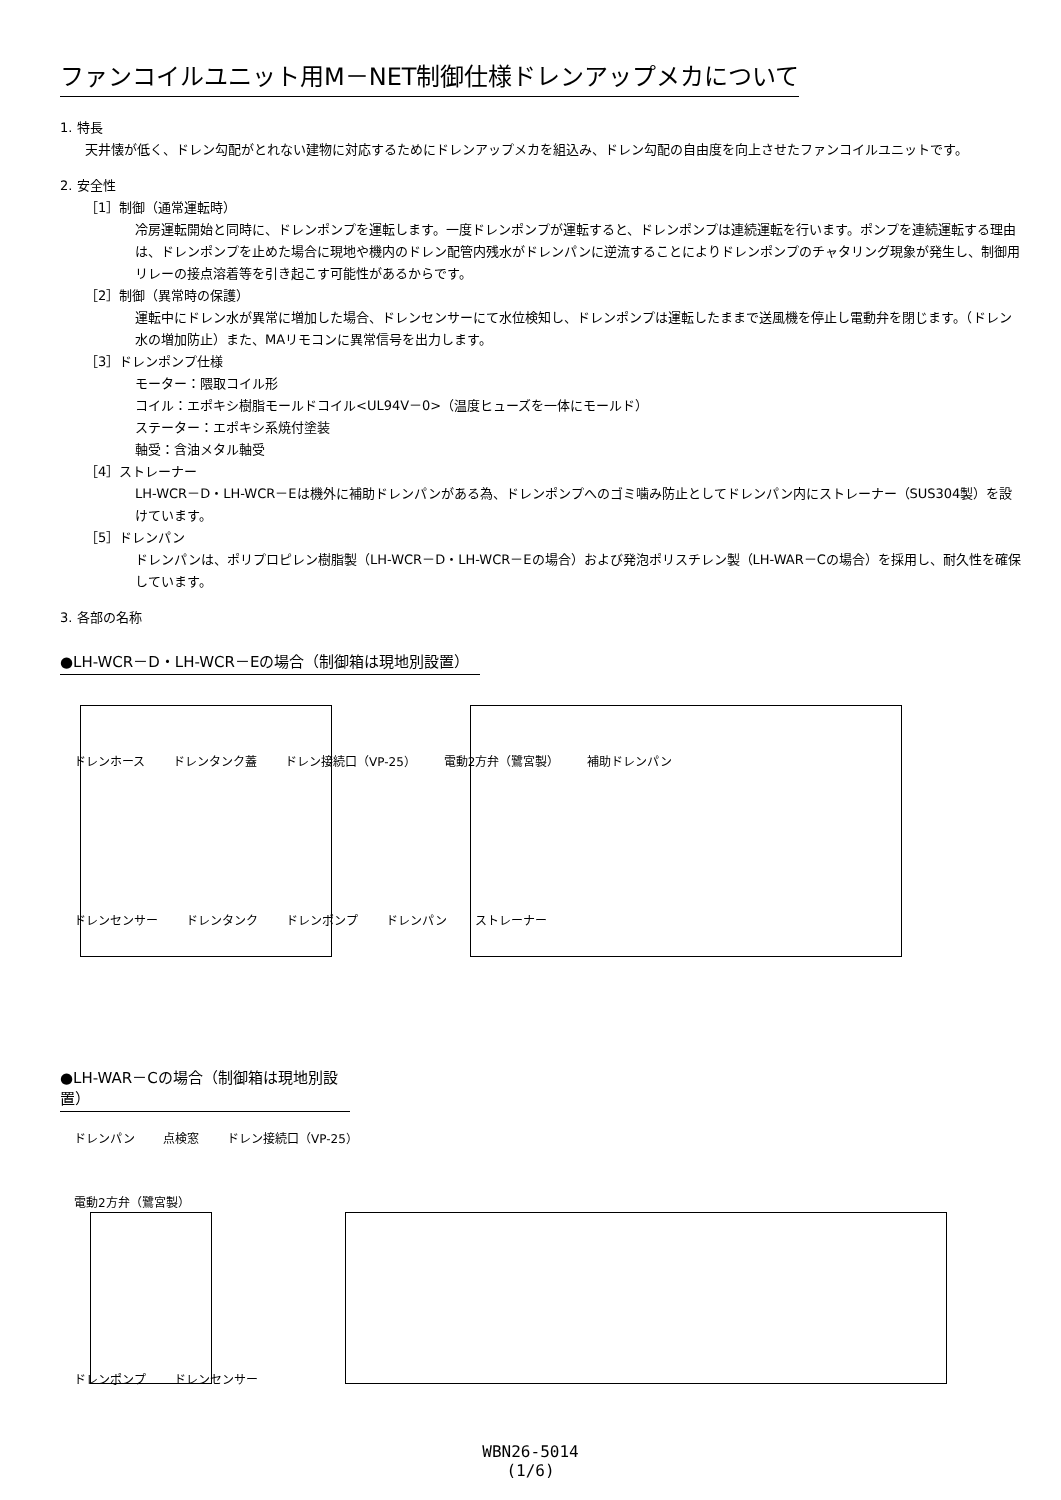ファンコイルユニット用M－NET制御仕様ドレンアップメカについて
1. 特長
天井懐が低く、ドレン勾配がとれない建物に対応するためにドレンアップメカを組込み、ドレン勾配の自由度を向上させたファンコイルユニットです。
2. 安全性
［1］制御（通常運転時）
冷房運転開始と同時に、ドレンポンプを運転します。一度ドレンポンプが運転すると、ドレンポンプは連続運転を行います。ポンプを連続運転する理由は、ドレンポンプを止めた場合に現地や機内のドレン配管内残水がドレンパンに逆流することによりドレンポンプのチャタリング現象が発生し、制御用リレーの接点溶着等を引き起こす可能性があるからです。
［2］制御（異常時の保護）
運転中にドレン水が異常に増加した場合、ドレンセンサーにて水位検知し、ドレンポンプは運転したままで送風機を停止し電動弁を閉じます。（ドレン水の増加防止）また、MAリモコンに異常信号を出力します。
［3］ドレンポンプ仕様
モーター：隈取コイル形
コイル：エポキシ樹脂モールドコイル<UL94V－0>（温度ヒューズを一体にモールド）
ステーター：エポキシ系焼付塗装
軸受：含油メタル軸受
［4］ストレーナー
LH-WCR－D・LH-WCR－Eは機外に補助ドレンパンがある為、ドレンポンプへのゴミ噛み防止としてドレンパン内にストレーナー（SUS304製）を設けています。
［5］ドレンパン
ドレンパンは、ポリプロピレン樹脂製（LH-WCR－D・LH-WCR－Eの場合）および発泡ポリスチレン製（LH-WAR－Cの場合）を採用し、耐久性を確保しています。
3. 各部の名称
●LH-WCR－D・LH-WCR－Eの場合（制御箱は現地別設置）
ドレンホース ドレンタンク蓋 ドレン接続口（VP-25） 電動2方弁（鷺宮製） 補助ドレンパン
ドレンセンサー ドレンタンク ドレンポンプ ドレンパン ストレーナー
●LH-WAR－Cの場合（制御箱は現地別設置）
ドレンパン 点検窓 ドレン接続口（VP-25）
電動2方弁（鷺宮製）
ドレンポンプ ドレンセンサー
WBN26-5014
(1/6)